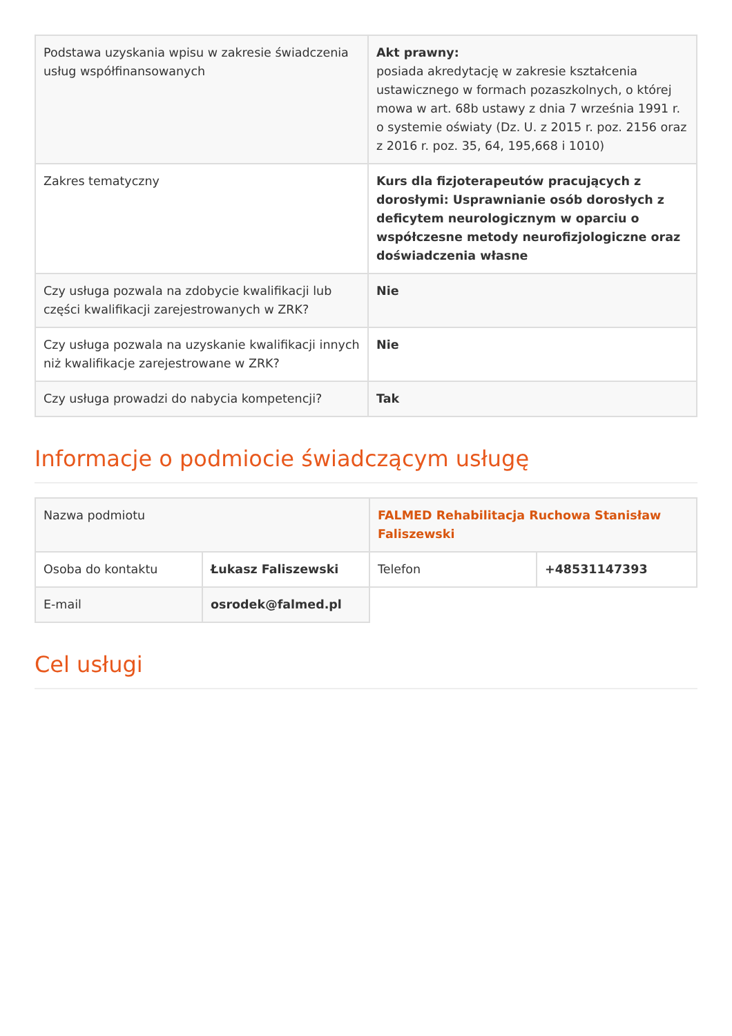| Podstawa uzyskania wpisu w zakresie świadczenia usług współfinansowanych | Akt prawny: posiada akredytację w zakresie kształcenia ustawicznego w formach pozaszkolnych, o której mowa w art. 68b ustawy z dnia 7 września 1991 r. o systemie oświaty (Dz. U. z 2015 r. poz. 2156 oraz z 2016 r. poz. 35, 64, 195,668 i 1010) |
| Zakres tematyczny | Kurs dla fizjoterapeutów pracujących z dorosłymi: Usprawnianie osób dorosłych z deficytem neurologicznym w oparciu o współczesne metody neurofizjologiczne oraz doświadczenia własne |
| Czy usługa pozwala na zdobycie kwalifikacji lub części kwalifikacji zarejestrowanych w ZRK? | Nie |
| Czy usługa pozwala na uzyskanie kwalifikacji innych niż kwalifikacje zarejestrowane w ZRK? | Nie |
| Czy usługa prowadzi do nabycia kompetencji? | Tak |
Informacje o podmiocie świadczącym usługę
| Nazwa podmiotu | | FALMED Rehabilitacja Ruchowa Stanisław Faliszewski | |
| Osoba do kontaktu | Łukasz Faliszewski | Telefon | +48531147393 |
| E-mail | osrodek@falmed.pl | | |
Cel usługi